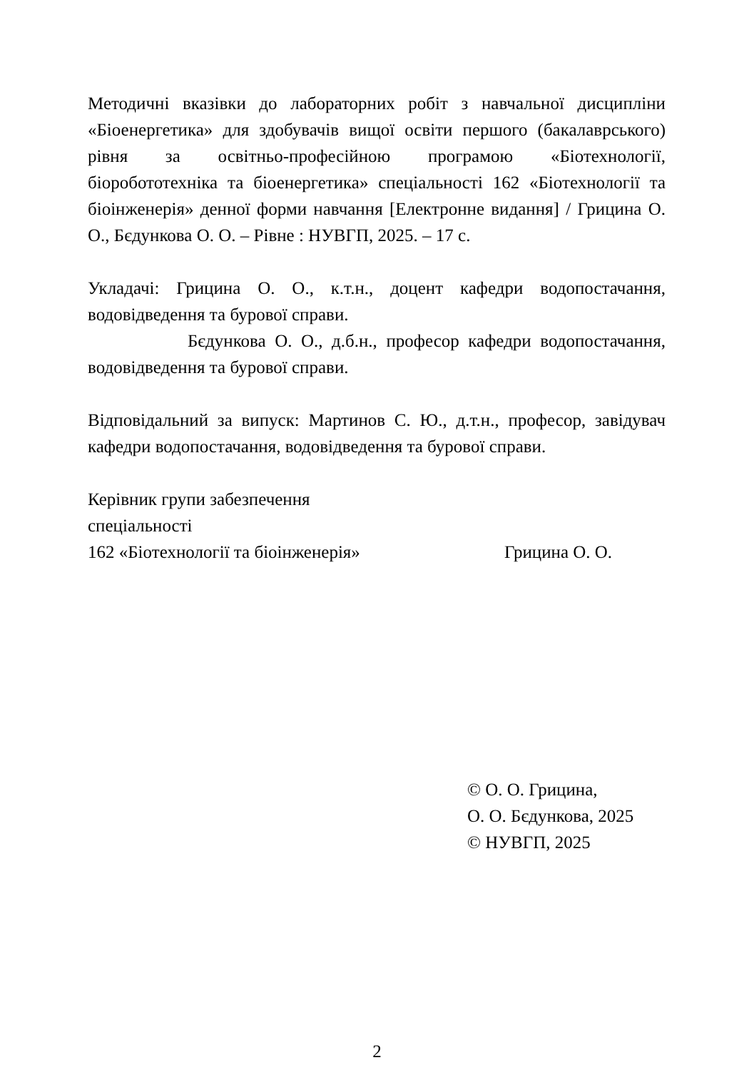Методичні вказівки до лабораторних робіт з навчальної дисципліни «Біоенергетика» для здобувачів вищої освіти першого (бакалаврського) рівня за освітньо-професійною програмою «Біотехнології, біоробототехніка та біоенергетика» спеціальності 162 «Біотехнології та біоінженерія» денної форми навчання [Електронне видання] / Грицина О. О., Бєдункова О. О. – Рівне : НУВГП, 2025. – 17 с.
Укладачі: Грицина О. О., к.т.н., доцент кафедри водопостачання, водовідведення та бурової справи.
Бєдункова О. О., д.б.н., професор кафедри водопостачання, водовідведення та бурової справи.
Відповідальний за випуск: Мартинов С. Ю., д.т.н., професор, завідувач кафедри водопостачання, водовідведення та бурової справи.
Керівник групи забезпечення
спеціальності
162 «Біотехнології та біоінженерія» Грицина О. О.
© О. О. Грицина,
О. О. Бєдункова, 2025
© НУВГП, 2025
2